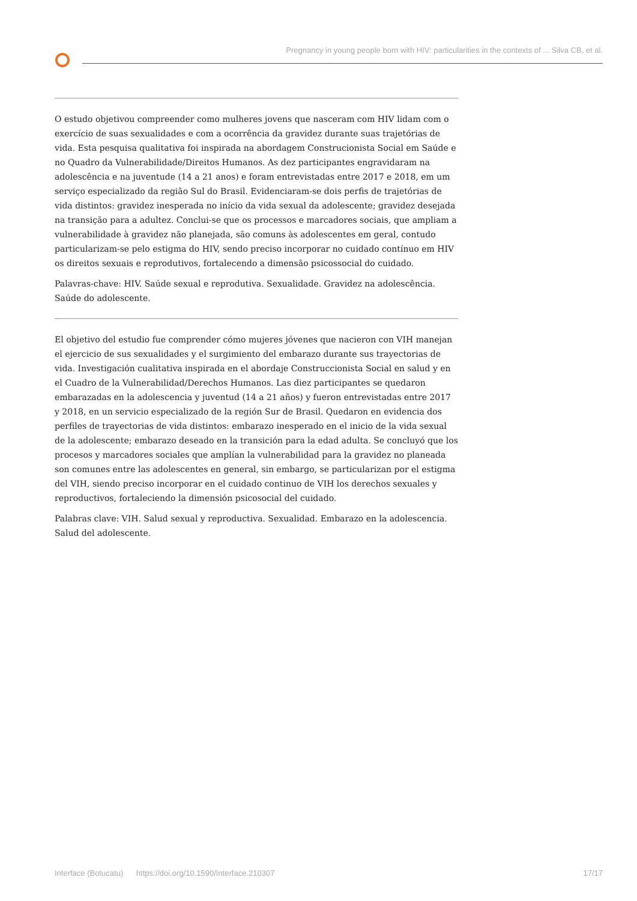Pregnancy in young people born with HIV: particularities in the contexts of ... Silva CB, et al.
O estudo objetivou compreender como mulheres jovens que nasceram com HIV lidam com o exercício de suas sexualidades e com a ocorrência da gravidez durante suas trajetórias de vida. Esta pesquisa qualitativa foi inspirada na abordagem Construcionista Social em Saúde e no Quadro da Vulnerabilidade/Direitos Humanos. As dez participantes engravidaram na adolescência e na juventude (14 a 21 anos) e foram entrevistadas entre 2017 e 2018, em um serviço especializado da região Sul do Brasil. Evidenciaram-se dois perfis de trajetórias de vida distintos: gravidez inesperada no início da vida sexual da adolescente; gravidez desejada na transição para a adultez. Conclui-se que os processos e marcadores sociais, que ampliam a vulnerabilidade à gravidez não planejada, são comuns às adolescentes em geral, contudo particularizam-se pelo estigma do HIV, sendo preciso incorporar no cuidado contínuo em HIV os direitos sexuais e reprodutivos, fortalecendo a dimensão psicossocial do cuidado.
Palavras-chave: HIV. Saúde sexual e reprodutiva. Sexualidade. Gravidez na adolescência. Saúde do adolescente.
El objetivo del estudio fue comprender cómo mujeres jóvenes que nacieron con VIH manejan el ejercicio de sus sexualidades y el surgimiento del embarazo durante sus trayectorias de vida. Investigación cualitativa inspirada en el abordaje Construccionista Social en salud y en el Cuadro de la Vulnerabilidad/Derechos Humanos. Las diez participantes se quedaron embarazadas en la adolescencia y juventud (14 a 21 años) y fueron entrevistadas entre 2017 y 2018, en un servicio especializado de la región Sur de Brasil. Quedaron en evidencia dos perfiles de trayectorias de vida distintos: embarazo inesperado en el inicio de la vida sexual de la adolescente; embarazo deseado en la transición para la edad adulta. Se concluyó que los procesos y marcadores sociales que amplían la vulnerabilidad para la gravidez no planeada son comunes entre las adolescentes en general, sin embargo, se particularizan por el estigma del VIH, siendo preciso incorporar en el cuidado continuo de VIH los derechos sexuales y reproductivos, fortaleciendo la dimensión psicosocial del cuidado.
Palabras clave: VIH. Salud sexual y reproductiva. Sexualidad. Embarazo en la adolescencia. Salud del adolescente.
Interface (Botucatu) https://doi.org/10.1590/Interface.210307 17/17